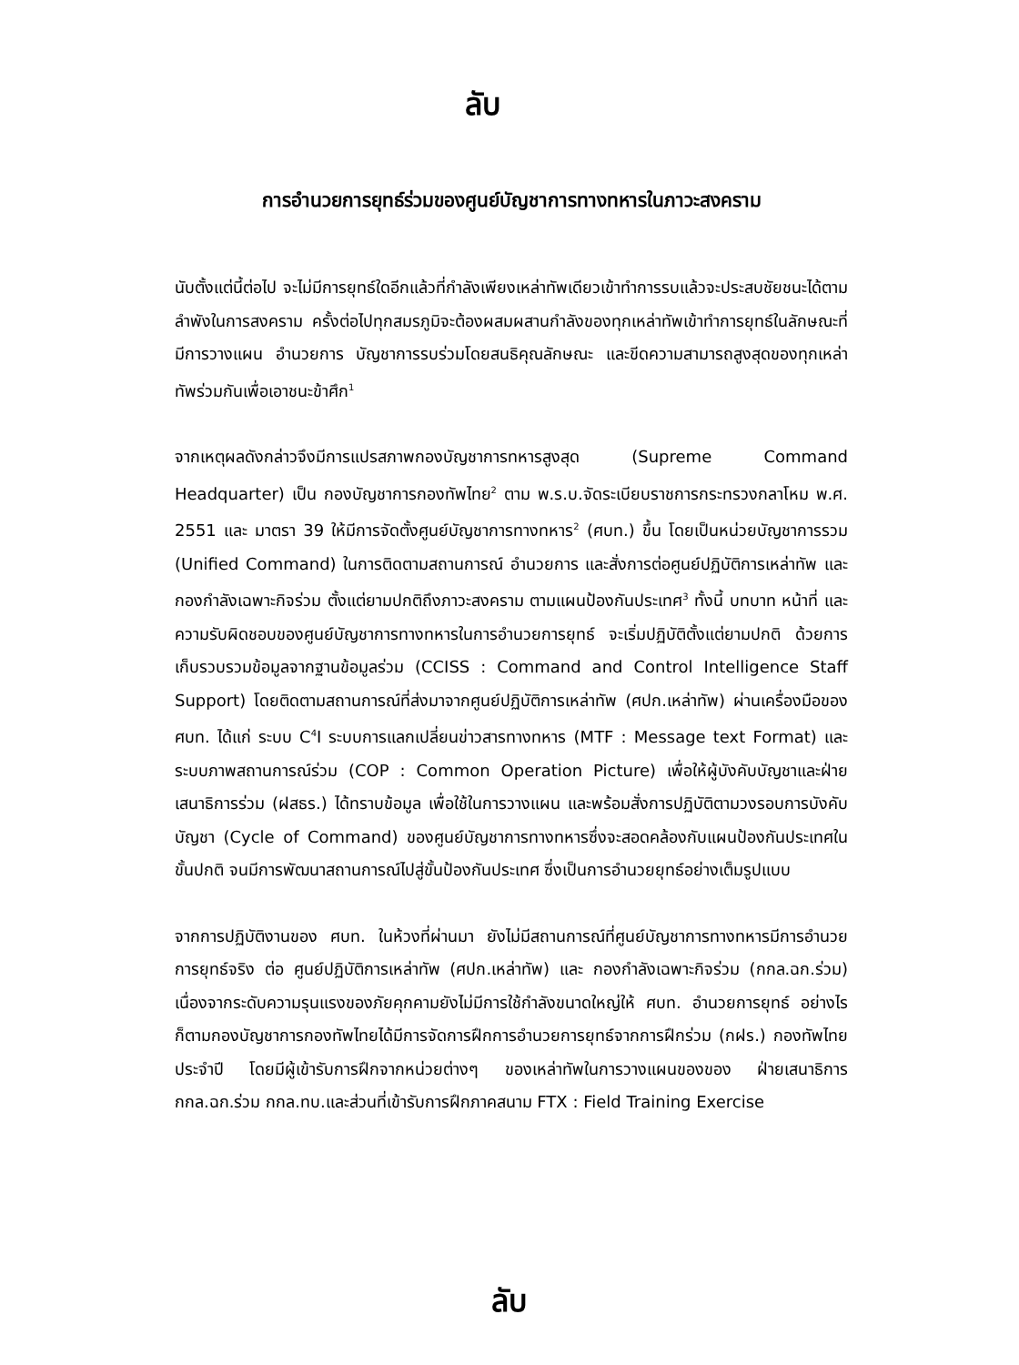ลับ
การอำนวยการยุทธ์ร่วมของศูนย์บัญชาการทางทหารในภาวะสงคราม
นับตั้งแต่นี้ต่อไป จะไม่มีการยุทธ์ใดอีกแล้วที่กำลังเพียงเหล่าทัพเดียวเข้าทำการรบแล้วจะประสบชัยชนะได้ตามลำพังในการสงคราม ครั้งต่อไปทุกสมรภูมิจะต้องผสมผสานกำลังของทุกเหล่าทัพเข้าทำการยุทธ์ในลักษณะที่มีการวางแผน อำนวยการ บัญชาการรบร่วมโดยสนธิคุณลักษณะ และขีดความสามารถสูงสุดของทุกเหล่าทัพร่วมกันเพื่อเอาชนะข้าศึก<sup>1</sup>
จากเหตุผลดังกล่าวจึงมีการแปรสภาพกองบัญชาการทหารสูงสุด (Supreme Command Headquarter) เป็น กองบัญชาการกองทัพไทย<sup>2</sup> ตาม พ.ร.บ.จัดระเบียบราชการกระทรวงกลาโหม พ.ศ. 2551 และ มาตรา 39 ให้มีการจัดตั้งศูนย์บัญชาการทางทหาร<sup>2</sup> (ศบท.) ขึ้น โดยเป็นหน่วยบัญชาการรวม (Unified Command) ในการติดตามสถานการณ์ อำนวยการ และสั่งการต่อศูนย์ปฏิบัติการเหล่าทัพ และกองกำลังเฉพาะกิจร่วม ตั้งแต่ยามปกติถึงภาวะสงคราม ตามแผนป้องกันประเทศ<sup>3</sup> ทั้งนี้ บทบาท หน้าที่ และความรับผิดชอบของศูนย์บัญชาการทางทหารในการอำนวยการยุทธ์ จะเริ่มปฏิบัติตั้งแต่ยามปกติ ด้วยการเก็บรวบรวมข้อมูลจากฐานข้อมูลร่วม (CCISS : Command and Control Intelligence Staff Support) โดยติดตามสถานการณ์ที่ส่งมาจากศูนย์ปฏิบัติการเหล่าทัพ (ศปก.เหล่าทัพ) ผ่านเครื่องมือของ ศบท. ได้แก่ ระบบ C<sup>4</sup>I ระบบการแลกเปลี่ยนข่าวสารทางทหาร (MTF : Message text Format) และระบบภาพสถานการณ์ร่วม (COP : Common Operation Picture) เพื่อให้ผู้บังคับบัญชาและฝ่ายเสนาธิการร่วม (ฝสธร.) ได้ทราบข้อมูล เพื่อใช้ในการวางแผน และพร้อมสั่งการปฏิบัติตามวงรอบการบังคับบัญชา (Cycle of Command) ของศูนย์บัญชาการทางทหารซึ่งจะสอดคล้องกับแผนป้องกันประเทศในขั้นปกติ จนมีการพัฒนาสถานการณ์ไปสู่ขั้นป้องกันประเทศ ซึ่งเป็นการอำนวยยุทธ์อย่างเต็มรูปแบบ
จากการปฏิบัติงานของ ศบท. ในห้วงที่ผ่านมา ยังไม่มีสถานการณ์ที่ศูนย์บัญชาการทางทหารมีการอำนวยการยุทธ์จริง ต่อ ศูนย์ปฏิบัติการเหล่าทัพ (ศปก.เหล่าทัพ) และ กองกำลังเฉพาะกิจร่วม (กกล.ฉก.ร่วม) เนื่องจากระดับความรุนแรงของภัยคุกคามยังไม่มีการใช้กำลังขนาดใหญ่ให้ ศบท. อำนวยการยุทธ์ อย่างไรก็ตามกองบัญชาการกองทัพไทยได้มีการจัดการฝึกการอำนวยการยุทธ์จากการฝึกร่วม (กฝร.) กองทัพไทย ประจำปี โดยมีผู้เข้ารับการฝึกจากหน่วยต่างๆ ของเหล่าทัพในการวางแผนของของ ฝ่ายเสนาธิการ กกล.ฉก.ร่วม กกล.ทบ.และส่วนที่เข้ารับการฝึกภาคสนาม FTX : Field Training Exercise
ลับ